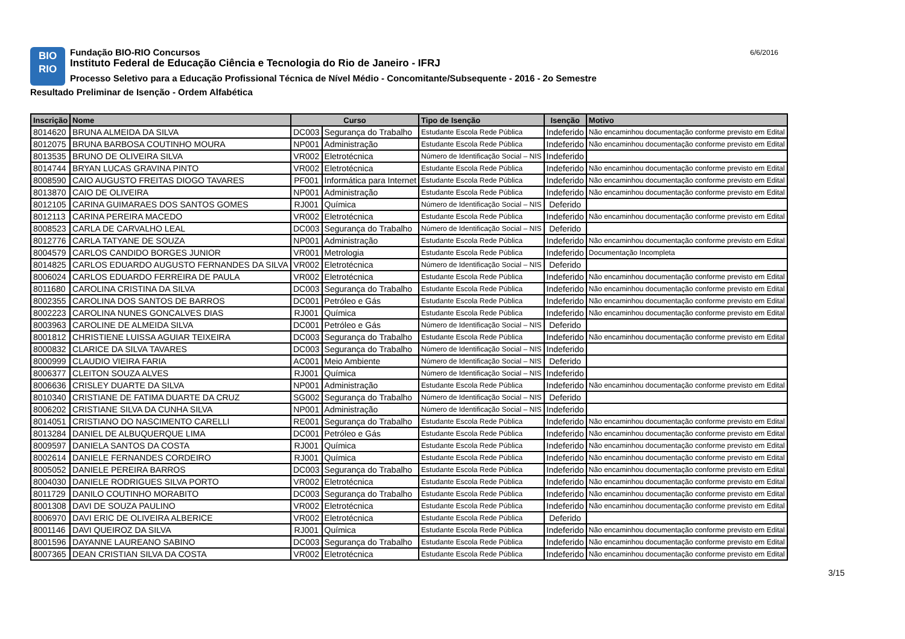BIO
RIO
Fundação BIO-RIO Concursos
Instituto Federal de Educação Ciência e Tecnologia do Rio de Janeiro - IFRJ
Processo Seletivo para a Educação Profissional Técnica de Nível Médio - Concomitante/Subsequente - 2016 - 2o Semestre
Resultado Preliminar de Isenção - Ordem Alfabética
6/6/2016
| Inscrição | Nome | Curso | | Tipo de Isenção | Isenção | Motivo |
| --- | --- | --- | --- | --- | --- | --- |
| 8014620 | BRUNA ALMEIDA DA SILVA | DC003 | Segurança do Trabalho | Estudante Escola Rede Pública | Indeferido | Não encaminhou documentação conforme previsto em Edital |
| 8012075 | BRUNA BARBOSA COUTINHO MOURA | NP001 | Administração | Estudante Escola Rede Pública | Indeferido | Não encaminhou documentação conforme previsto em Edital |
| 8013535 | BRUNO DE OLIVEIRA SILVA | VR002 | Eletrotécnica | Número de Identificação Social – NIS | Indeferido | |
| 8014744 | BRYAN LUCAS GRAVINA PINTO | VR002 | Eletrotécnica | Estudante Escola Rede Pública | Indeferido | Não encaminhou documentação conforme previsto em Edital |
| 8008590 | CAIO AUGUSTO FREITAS DIOGO TAVARES | PF001 | Informática para Internet | Estudante Escola Rede Pública | Indeferido | Não encaminhou documentação conforme previsto em Edital |
| 8013870 | CAIO DE OLIVEIRA | NP001 | Administração | Estudante Escola Rede Pública | Indeferido | Não encaminhou documentação conforme previsto em Edital |
| 8012105 | CARINA GUIMARAES DOS SANTOS GOMES | RJ001 | Química | Número de Identificação Social – NIS | Deferido | |
| 8012113 | CARINA PEREIRA MACEDO | VR002 | Eletrotécnica | Estudante Escola Rede Pública | Indeferido | Não encaminhou documentação conforme previsto em Edital |
| 8008523 | CARLA DE CARVALHO LEAL | DC003 | Segurança do Trabalho | Número de Identificação Social – NIS | Deferido | |
| 8012776 | CARLA TATYANE DE SOUZA | NP001 | Administração | Estudante Escola Rede Pública | Indeferido | Não encaminhou documentação conforme previsto em Edital |
| 8004579 | CARLOS CANDIDO BORGES JUNIOR | VR001 | Metrologia | Estudante Escola Rede Pública | Indeferido | Documentação Incompleta |
| 8014825 | CARLOS EDUARDO AUGUSTO FERNANDES DA SILVA | VR002 | Eletrotécnica | Número de Identificação Social – NIS | Deferido | |
| 8006024 | CARLOS EDUARDO FERREIRA DE PAULA | VR002 | Eletrotécnica | Estudante Escola Rede Pública | Indeferido | Não encaminhou documentação conforme previsto em Edital |
| 8011680 | CAROLINA CRISTINA DA SILVA | DC003 | Segurança do Trabalho | Estudante Escola Rede Pública | Indeferido | Não encaminhou documentação conforme previsto em Edital |
| 8002355 | CAROLINA DOS SANTOS DE BARROS | DC001 | Petróleo e Gás | Estudante Escola Rede Pública | Indeferido | Não encaminhou documentação conforme previsto em Edital |
| 8002223 | CAROLINA NUNES GONCALVES DIAS | RJ001 | Química | Estudante Escola Rede Pública | Indeferido | Não encaminhou documentação conforme previsto em Edital |
| 8003963 | CAROLINE DE ALMEIDA SILVA | DC001 | Petróleo e Gás | Número de Identificação Social – NIS | Deferido | |
| 8001812 | CHRISTIENE LUISSA AGUIAR TEIXEIRA | DC003 | Segurança do Trabalho | Estudante Escola Rede Pública | Indeferido | Não encaminhou documentação conforme previsto em Edital |
| 8000832 | CLARICE DA SILVA TAVARES | DC003 | Segurança do Trabalho | Número de Identificação Social – NIS | Indeferido | |
| 8000999 | CLAUDIO VIEIRA FARIA | AC001 | Meio Ambiente | Número de Identificação Social – NIS | Deferido | |
| 8006377 | CLEITON SOUZA ALVES | RJ001 | Química | Número de Identificação Social – NIS | Indeferido | |
| 8006636 | CRISLEY DUARTE DA SILVA | NP001 | Administração | Estudante Escola Rede Pública | Indeferido | Não encaminhou documentação conforme previsto em Edital |
| 8010340 | CRISTIANE DE FATIMA DUARTE DA CRUZ | SG002 | Segurança do Trabalho | Número de Identificação Social – NIS | Deferido | |
| 8006202 | CRISTIANE SILVA DA CUNHA SILVA | NP001 | Administração | Número de Identificação Social – NIS | Indeferido | |
| 8014051 | CRISTIANO DO NASCIMENTO CARELLI | RE001 | Segurança do Trabalho | Estudante Escola Rede Pública | Indeferido | Não encaminhou documentação conforme previsto em Edital |
| 8013284 | DANIEL DE ALBUQUERQUE LIMA | DC001 | Petróleo e Gás | Estudante Escola Rede Pública | Indeferido | Não encaminhou documentação conforme previsto em Edital |
| 8009597 | DANIELA SANTOS DA COSTA | RJ001 | Química | Estudante Escola Rede Pública | Indeferido | Não encaminhou documentação conforme previsto em Edital |
| 8002614 | DANIELE FERNANDES CORDEIRO | RJ001 | Química | Estudante Escola Rede Pública | Indeferido | Não encaminhou documentação conforme previsto em Edital |
| 8005052 | DANIELE PEREIRA BARROS | DC003 | Segurança do Trabalho | Estudante Escola Rede Pública | Indeferido | Não encaminhou documentação conforme previsto em Edital |
| 8004030 | DANIELE RODRIGUES SILVA PORTO | VR002 | Eletrotécnica | Estudante Escola Rede Pública | Indeferido | Não encaminhou documentação conforme previsto em Edital |
| 8011729 | DANILO COUTINHO MORABITO | DC003 | Segurança do Trabalho | Estudante Escola Rede Pública | Indeferido | Não encaminhou documentação conforme previsto em Edital |
| 8001308 | DAVI DE SOUZA PAULINO | VR002 | Eletrotécnica | Estudante Escola Rede Pública | Indeferido | Não encaminhou documentação conforme previsto em Edital |
| 8006970 | DAVI ERIC DE OLIVEIRA ALBERICE | VR002 | Eletrotécnica | Estudante Escola Rede Pública | Deferido | |
| 8001146 | DAVI QUEIROZ DA SILVA | RJ001 | Química | Estudante Escola Rede Pública | Indeferido | Não encaminhou documentação conforme previsto em Edital |
| 8001596 | DAYANNE LAUREANO SABINO | DC003 | Segurança do Trabalho | Estudante Escola Rede Pública | Indeferido | Não encaminhou documentação conforme previsto em Edital |
| 8007365 | DEAN CRISTIAN SILVA DA COSTA | VR002 | Eletrotécnica | Estudante Escola Rede Pública | Indeferido | Não encaminhou documentação conforme previsto em Edital |
3/15